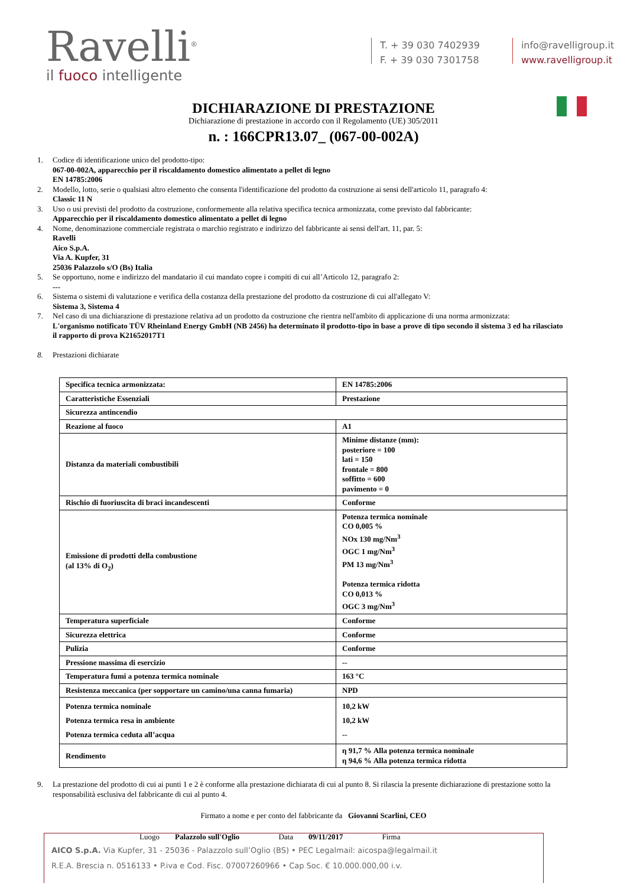Ravelli<sup>®</sup>
il fuoco intelligente
T. + 39 030 7402939
F. + 39 030 7301758
info@ravelligroup.it
www.ravelligroup.it
DICHIARAZIONE DI PRESTAZIONE
Dichiarazione di prestazione in accordo con il Regolamento (UE) 305/2011
n. : 166CPR13.07_ (067-00-002A)
1. Codice di identificazione unico del prodotto-tipo:
067-00-002A, apparecchio per il riscaldamento domestico alimentato a pellet di legno
EN 14785:2006
2. Modello, lotto, serie o qualsiasi altro elemento che consenta l'identificazione del prodotto da costruzione ai sensi dell'articolo 11, paragrafo 4:
Classic 11 N
3. Uso o usi previsti del prodotto da costruzione, conformemente alla relativa specifica tecnica armonizzata, come previsto dal fabbricante:
Apparecchio per il riscaldamento domestico alimentato a pellet di legno
4. Nome, denominazione commerciale registrata o marchio registrato e indirizzo del fabbricante ai sensi dell'art. 11, par. 5:
Ravelli
Aico S.p.A.
Via A. Kupfer, 31
25036 Palazzolo s/O (Bs) Italia
5. Se opportuno, nome e indirizzo del mandatario il cui mandato copre i compiti di cui all’Articolo 12, paragrafo 2:
---
6. Sistema o sistemi di valutazione e verifica della costanza della prestazione del prodotto da costruzione di cui all'allegato V:
Sistema 3, Sistema 4
7. Nel caso di una dichiarazione di prestazione relativa ad un prodotto da costruzione che rientra nell'ambito di applicazione di una norma armonizzata:
L'organismo notificato TÜV Rheinland Energy GmbH (NB 2456) ha determinato il prodotto-tipo in base a prove di tipo secondo il sistema 3 ed ha rilasciato il rapporto di prova K21652017T1
8. Prestazioni dichiarate
| Specifica tecnica armonizzata: | EN 14785:2006 |
| Caratteristiche Essenziali | Prestazione |
| Sicurezza antincendio | |
| Reazione al fuoco | A1 |
| Distanza da materiali combustibili | Minime distanze (mm): posteriore = 100 lati = 150 frontale = 800 soffitto = 600 pavimento = 0 |
| Rischio di fuoriuscita di braci incandescenti | Conforme |
| Emissione di prodotti della combustione (al 13% di O<sub>2</sub>) | Potenza termica nominale CO 0,005 % NOx 130 mg/Nm<sup>3</sup> OGC 1 mg/Nm<sup>3</sup> PM 13 mg/Nm<sup>3</sup> Potenza termica ridotta CO 0,013 % OGC 3 mg/Nm<sup>3</sup> |
| Temperatura superficiale | Conforme |
| Sicurezza elettrica | Conforme |
| Pulizia | Conforme |
| Pressione massima di esercizio | -- |
| Temperatura fumi a potenza termica nominale | 163 °C |
| Resistenza meccanica (per sopportare un camino/una canna fumaria) | NPD |
| Potenza termica nominale Potenza termica resa in ambiente Potenza termica ceduta all’acqua | 10,2 kW 10,2 kW -- |
| Rendimento | η 91,7 % Alla potenza termica nominale η 94,6 % Alla potenza termica ridotta |
9. La prestazione del prodotto di cui ai punti 1 e 2 è conforme alla prestazione dichiarata di cui al punto 8. Si rilascia la presente dichiarazione di prestazione sotto la responsabilità esclusiva del fabbricante di cui al punto 4.
Firmato a nome e per conto del fabbricante da Giovanni Scarlini, CEO
Luogo Palazzolo sull'Oglio Data 09/11/2017 Firma
AICO S.p.A. Via Kupfer, 31 - 25036 - Palazzolo sull’Oglio (BS) • PEC Legalmail: aicospa@legalmail.it
R.E.A. Brescia n. 0516133 • P.iva e Cod. Fisc. 07007260966 • Cap Soc. € 10.000.000,00 i.v.